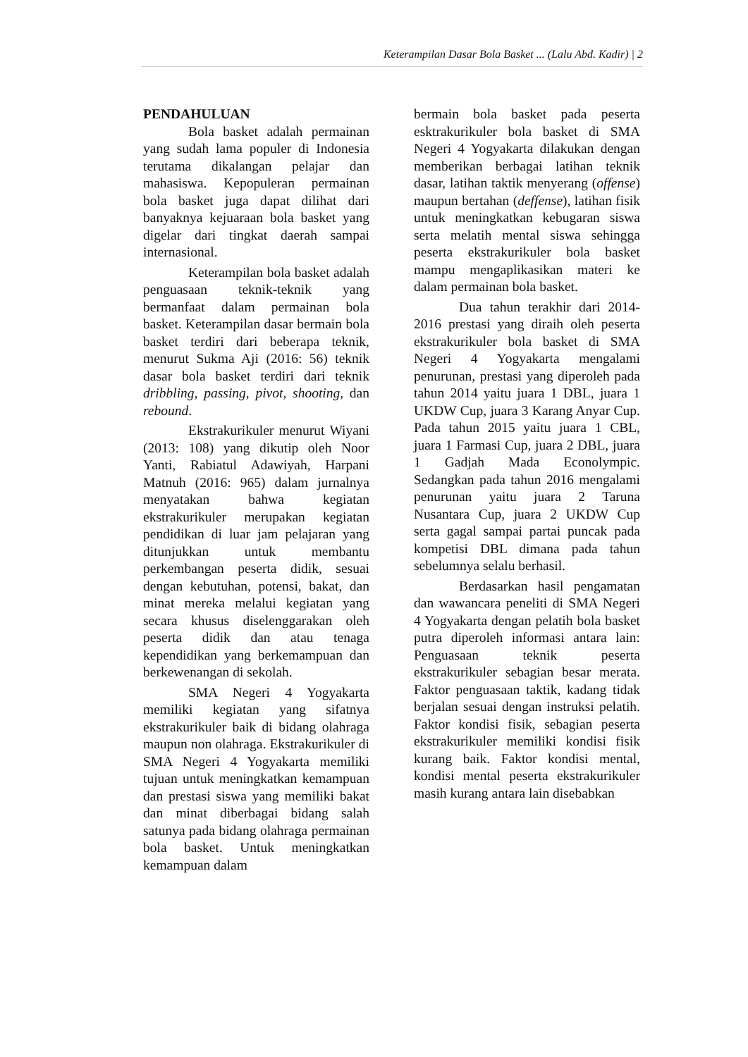Keterampilan Dasar Bola Basket ... (Lalu Abd. Kadir) | 2
PENDAHULUAN
Bola basket adalah permainan yang sudah lama populer di Indonesia terutama dikalangan pelajar dan mahasiswa. Kepopuleran permainan bola basket juga dapat dilihat dari banyaknya kejuaraan bola basket yang digelar dari tingkat daerah sampai internasional.
Keterampilan bola basket adalah penguasaan teknik-teknik yang bermanfaat dalam permainan bola basket. Keterampilan dasar bermain bola basket terdiri dari beberapa teknik, menurut Sukma Aji (2016: 56) teknik dasar bola basket terdiri dari teknik dribbling, passing, pivot, shooting, dan rebound.
Ekstrakurikuler menurut Wiyani (2013: 108) yang dikutip oleh Noor Yanti, Rabiatul Adawiyah, Harpani Matnuh (2016: 965) dalam jurnalnya menyatakan bahwa kegiatan ekstrakurikuler merupakan kegiatan pendidikan di luar jam pelajaran yang ditunjukkan untuk membantu perkembangan peserta didik, sesuai dengan kebutuhan, potensi, bakat, dan minat mereka melalui kegiatan yang secara khusus diselenggarakan oleh peserta didik dan atau tenaga kependidikan yang berkemampuan dan berkewenangan di sekolah.
SMA Negeri 4 Yogyakarta memiliki kegiatan yang sifatnya ekstrakurikuler baik di bidang olahraga maupun non olahraga. Ekstrakurikuler di SMA Negeri 4 Yogyakarta memiliki tujuan untuk meningkatkan kemampuan dan prestasi siswa yang memiliki bakat dan minat diberbagai bidang salah satunya pada bidang olahraga permainan bola basket. Untuk meningkatkan kemampuan dalam
bermain bola basket pada peserta esktrakurikuler bola basket di SMA Negeri 4 Yogyakarta dilakukan dengan memberikan berbagai latihan teknik dasar, latihan taktik menyerang (offense) maupun bertahan (deffense), latihan fisik untuk meningkatkan kebugaran siswa serta melatih mental siswa sehingga peserta ekstrakurikuler bola basket mampu mengaplikasikan materi ke dalam permainan bola basket.
Dua tahun terakhir dari 2014-2016 prestasi yang diraih oleh peserta ekstrakurikuler bola basket di SMA Negeri 4 Yogyakarta mengalami penurunan, prestasi yang diperoleh pada tahun 2014 yaitu juara 1 DBL, juara 1 UKDW Cup, juara 3 Karang Anyar Cup. Pada tahun 2015 yaitu juara 1 CBL, juara 1 Farmasi Cup, juara 2 DBL, juara 1 Gadjah Mada Econolympic. Sedangkan pada tahun 2016 mengalami penurunan yaitu juara 2 Taruna Nusantara Cup, juara 2 UKDW Cup serta gagal sampai partai puncak pada kompetisi DBL dimana pada tahun sebelumnya selalu berhasil.
Berdasarkan hasil pengamatan dan wawancara peneliti di SMA Negeri 4 Yogyakarta dengan pelatih bola basket putra diperoleh informasi antara lain: Penguasaan teknik peserta ekstrakurikuler sebagian besar merata. Faktor penguasaan taktik, kadang tidak berjalan sesuai dengan instruksi pelatih. Faktor kondisi fisik, sebagian peserta ekstrakurikuler memiliki kondisi fisik kurang baik. Faktor kondisi mental, kondisi mental peserta ekstrakurikuler masih kurang antara lain disebabkan